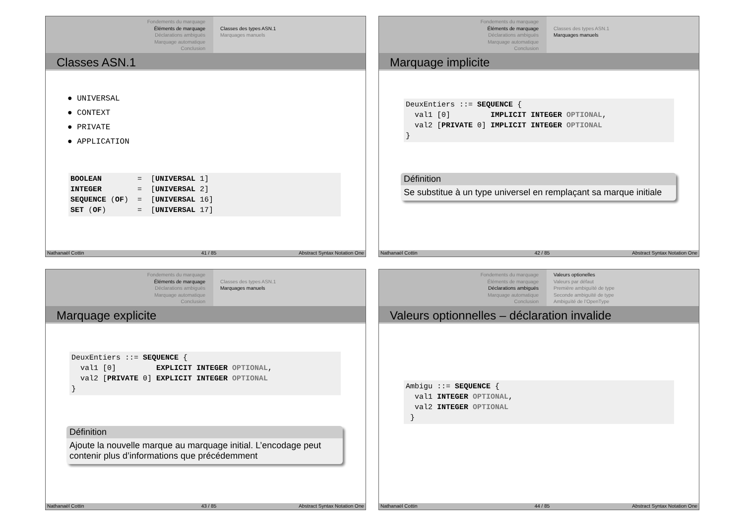Fondements du marquage
Éléments de marquage
Déclarations ambiguës
Marquage automatique
Conclusion
Classes des types ASN.1
Marquages manuels
Classes ASN.1
● UNIVERSAL
● CONTEXT
● PRIVATE
● APPLICATION
BOOLEAN = [UNIVERSAL 1] INTEGER = [UNIVERSAL 2] SEQUENCE (OF) = [UNIVERSAL 16] SET (OF) = [UNIVERSAL 17]
Nathanaël Cottin 41 / 85 Abstract Syntax Notation One
Fondements du marquage
Éléments de marquage
Déclarations ambiguës
Marquage automatique
Conclusion
Classes des types ASN.1
Marquages manuels
Marquage implicite
DeuxEntiers ::= SEQUENCE { val1 [0] IMPLICIT INTEGER OPTIONAL, val2 [PRIVATE 0] IMPLICIT INTEGER OPTIONAL }
Définition
Se substitue à un type universel en remplaçant sa marque initiale
Nathanaël Cottin 42 / 85 Abstract Syntax Notation One
Fondements du marquage
Éléments de marquage
Déclarations ambiguës
Marquage automatique
Conclusion
Classes des types ASN.1
Marquages manuels
Marquage explicite
DeuxEntiers ::= SEQUENCE { val1 [0] EXPLICIT INTEGER OPTIONAL, val2 [PRIVATE 0] EXPLICIT INTEGER OPTIONAL }
Définition
Ajoute la nouvelle marque au marquage initial. L’encodage peut contenir plus d’informations que précédemment
Nathanaël Cottin 43 / 85 Abstract Syntax Notation One
Fondements du marquage
Éléments de marquage
Déclarations ambiguës
Marquage automatique
Conclusion
Valeurs optionelles
Valeurs par défaut
Première ambiguïté de type
Seconde ambiguïté de type
Ambiguïté de l’OpenType
Valeurs optionnelles – déclaration invalide
Ambigu ::= SEQUENCE { val1 INTEGER OPTIONAL, val2 INTEGER OPTIONAL }
Nathanaël Cottin 44 / 85 Abstract Syntax Notation One